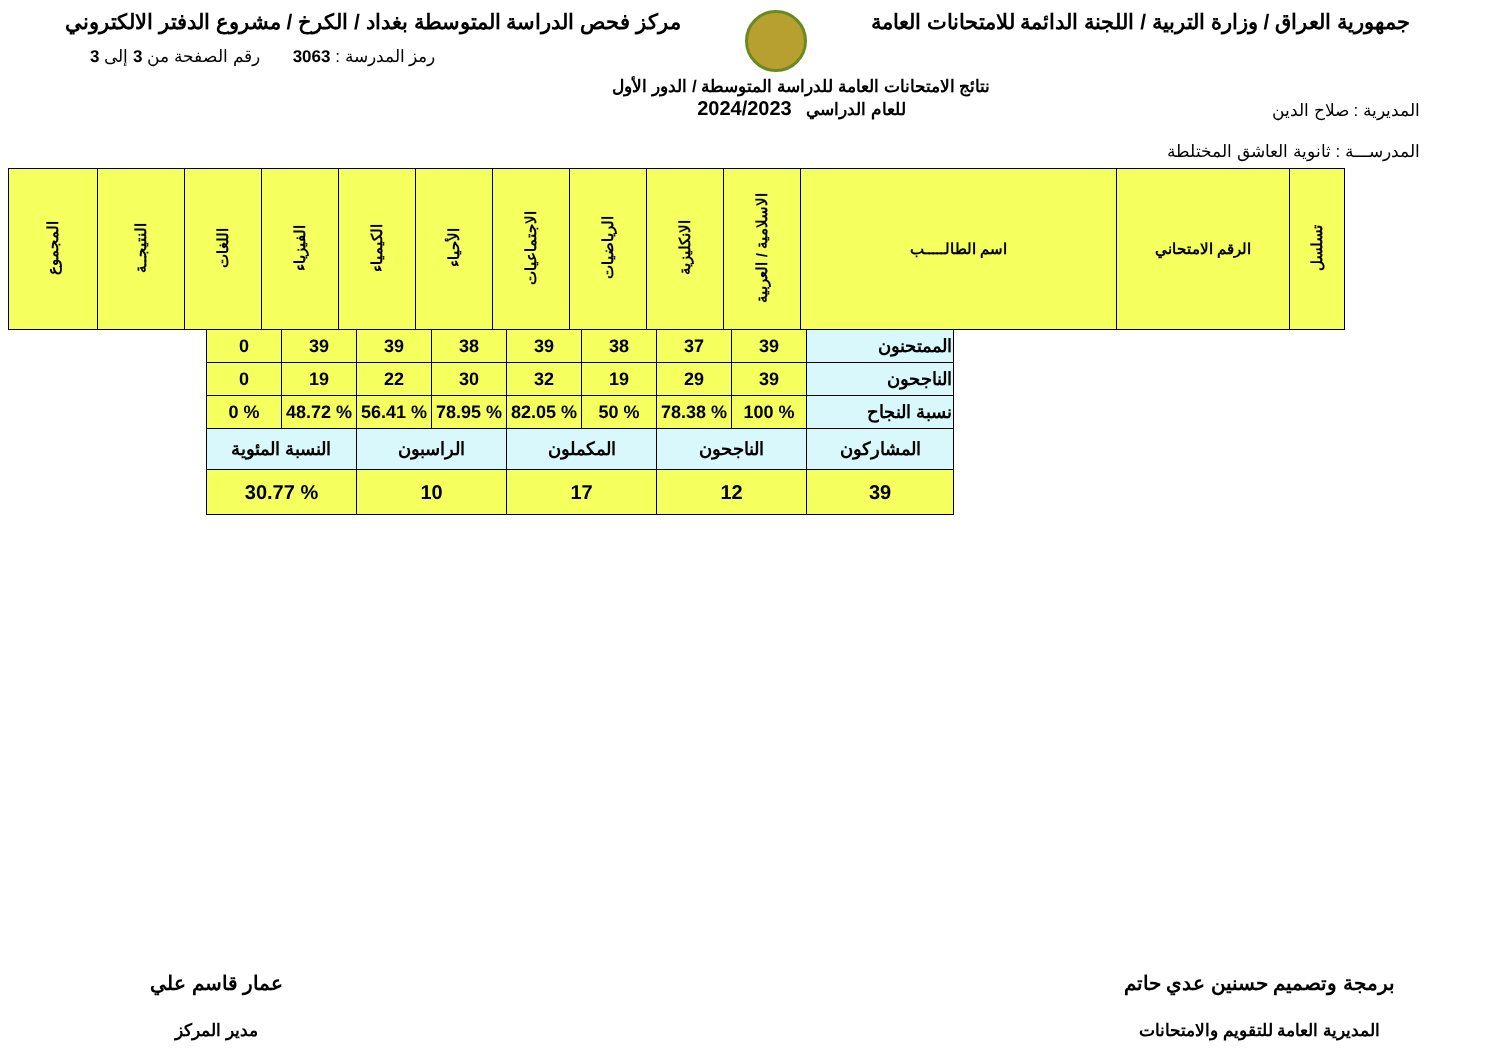جمهورية العراق / وزارة التربية / اللجنة الدائمة للامتحانات العامة
مركز فحص الدراسة المتوسطة بغداد / الكرخ / مشروع الدفتر الالكتروني
المديرية : صلاح الدين
المدرســـة : ثانوية العاشق المختلطة
نتائج الامتحانات العامة للدراسة المتوسطة / الدور الأول
للعام الدراسي 2024/2023
رمز المدرسة : 3063 رقم الصفحة من 3 إلى 3
| تسلسل | الرقم الامتحاني | اسم الطالـــــب | الاسلامية / العربية | الانكليزية | الرياضيات | الاجتماعيات | الأحياء | الكيمياء | الفيزياء | اللغات | النتيجــة | المجموع |
| --- | --- | --- | --- | --- | --- | --- | --- | --- | --- | --- | --- | --- |
| الممتحنون | 39 | 37 | 38 | 39 | 38 | 39 | 39 | 0 |
| الناجحون | 39 | 29 | 19 | 32 | 30 | 22 | 19 | 0 |
| نسبة النجاح | % 100 | % 78.38 | % 50 | % 82.05 | % 78.95 | % 56.41 | % 48.72 | % 0 |
| المشاركون | الناجحون | | المكملون | | الراسبون | | النسبة المئوية | |
| 39 | 12 | | 17 | | 10 | | % 30.77 | |
برمجة وتصميم حسنين عدي حاتم
المديرية العامة للتقويم والامتحانات
عمار قاسم علي
مدير المركز